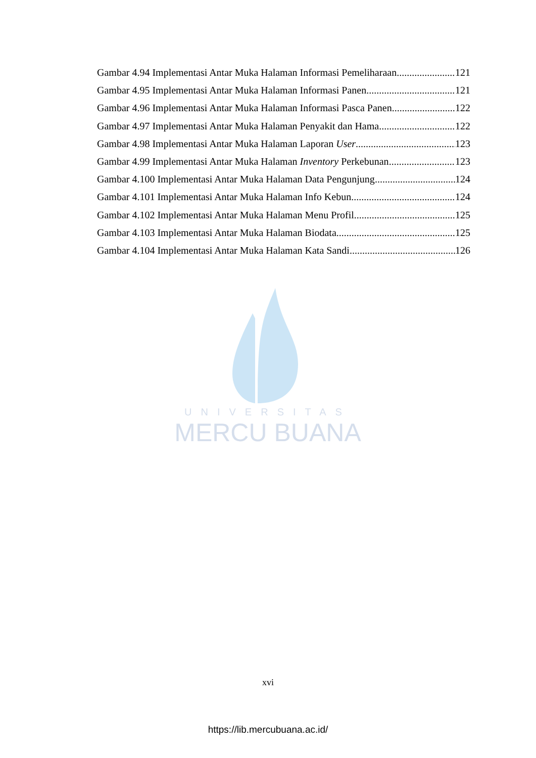Gambar 4.94 Implementasi Antar Muka Halaman Informasi Pemeliharaan 121
Gambar 4.95 Implementasi Antar Muka Halaman Informasi Panen 121
Gambar 4.96 Implementasi Antar Muka Halaman Informasi Pasca Panen 122
Gambar 4.97 Implementasi Antar Muka Halaman Penyakit dan Hama 122
Gambar 4.98 Implementasi Antar Muka Halaman Laporan User 123
Gambar 4.99 Implementasi Antar Muka Halaman Inventory Perkebunan 123
Gambar 4.100 Implementasi Antar Muka Halaman Data Pengunjung 124
Gambar 4.101 Implementasi Antar Muka Halaman Info Kebun 124
Gambar 4.102 Implementasi Antar Muka Halaman Menu Profil 125
Gambar 4.103 Implementasi Antar Muka Halaman Biodata 125
Gambar 4.104 Implementasi Antar Muka Halaman Kata Sandi 126
UNIVERSITAS
MERCU BUANA
xvi
https://lib.mercubuana.ac.id/